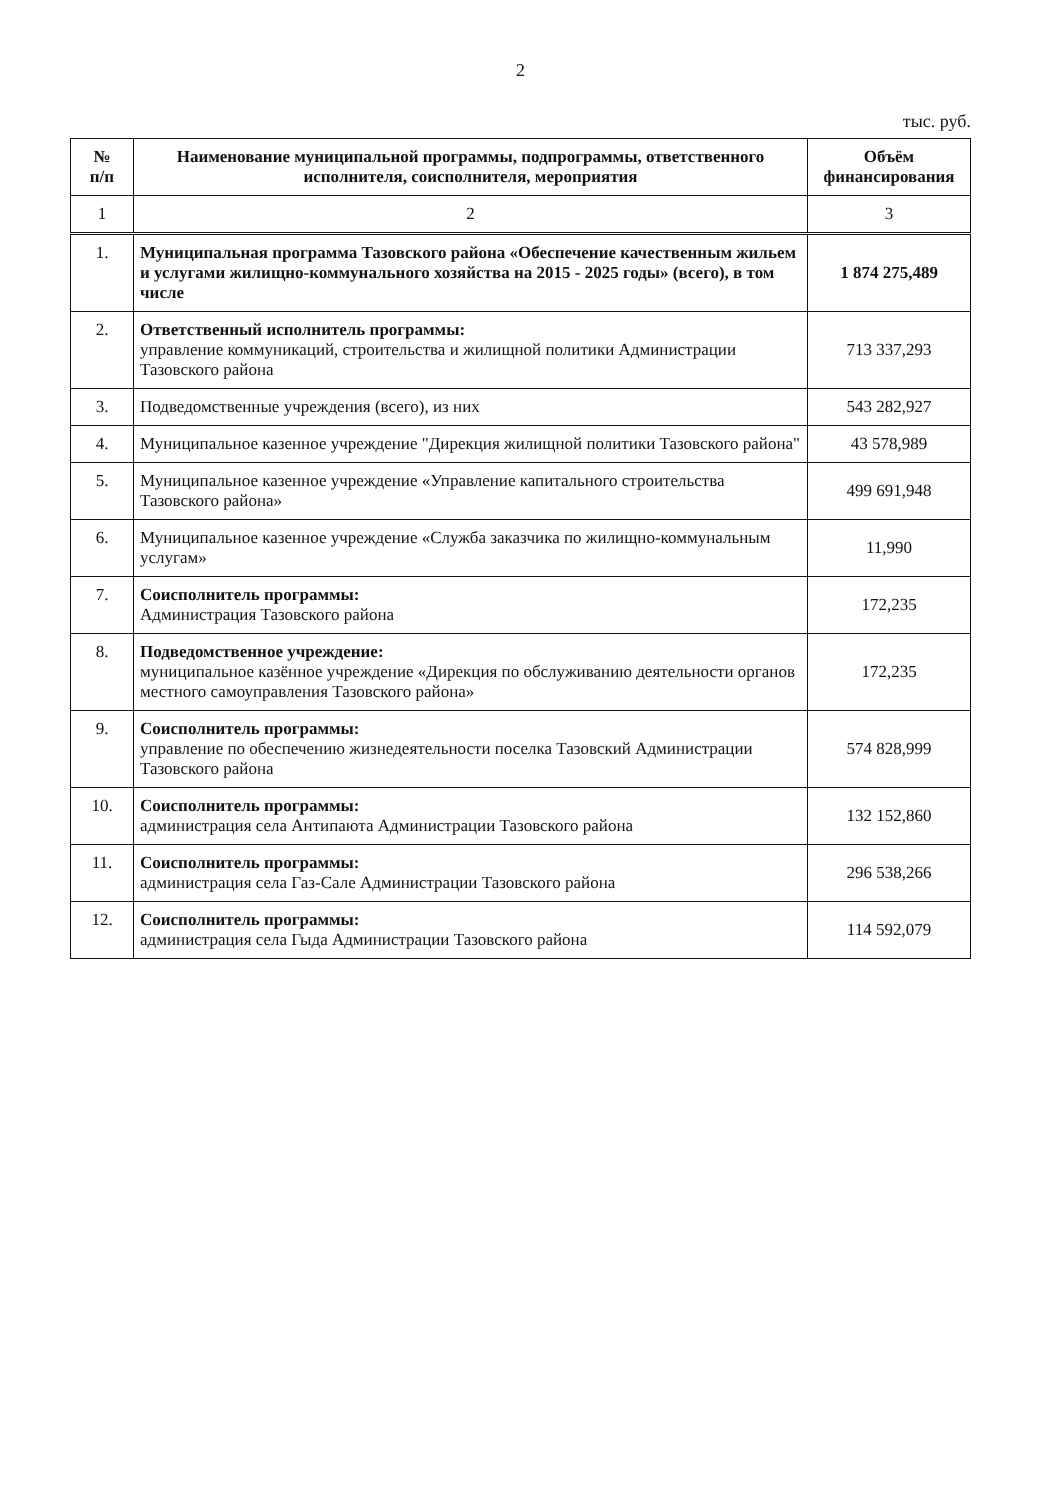2
тыс. руб.
| № п/п | Наименование муниципальной программы, подпрограммы, ответственного исполнителя, соисполнителя, мероприятия | Объём финансирования |
| --- | --- | --- |
| 1 | 2 | 3 |
| 1. | Муниципальная программа Тазовского района «Обеспечение качественным жильем и услугами жилищно-коммунального хозяйства на 2015 - 2025 годы» (всего), в том числе | 1 874 275,489 |
| 2. | Ответственный исполнитель программы: управление коммуникаций, строительства и жилищной политики Администрации Тазовского района | 713 337,293 |
| 3. | Подведомственные учреждения (всего), из них | 543 282,927 |
| 4. | Муниципальное казенное учреждение "Дирекция жилищной политики Тазовского района" | 43 578,989 |
| 5. | Муниципальное казенное учреждение «Управление капитального строительства Тазовского района» | 499 691,948 |
| 6. | Муниципальное казенное учреждение «Служба заказчика по жилищно-коммунальным услугам» | 11,990 |
| 7. | Соисполнитель программы: Администрация Тазовского района | 172,235 |
| 8. | Подведомственное учреждение: муниципальное казённое учреждение «Дирекция по обслуживанию деятельности органов местного самоуправления Тазовского района» | 172,235 |
| 9. | Соисполнитель программы: управление по обеспечению жизнедеятельности поселка Тазовский Администрации Тазовского района | 574 828,999 |
| 10. | Соисполнитель программы: администрация села Антипаюта Администрации Тазовского района | 132 152,860 |
| 11. | Соисполнитель программы: администрация села Газ-Сале Администрации Тазовского района | 296 538,266 |
| 12. | Соисполнитель программы: администрация села Гыда Администрации Тазовского района | 114 592,079 |